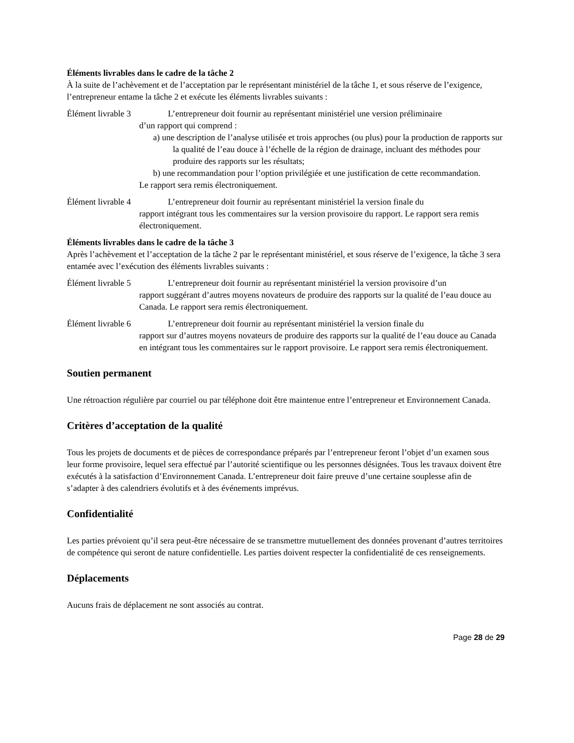Éléments livrables dans le cadre de la tâche 2
À la suite de l’achèvement et de l’acceptation par le représentant ministériel de la tâche 1, et sous réserve de l’exigence, l’entrepreneur entame la tâche 2 et exécute les éléments livrables suivants :
Élément livrable 3 L’entrepreneur doit fournir au représentant ministériel une version préliminaire
d’un rapport qui comprend :
a) une description de l’analyse utilisée et trois approches (ou plus) pour la production de rapports sur la qualité de l’eau douce à l’échelle de la région de drainage, incluant des méthodes pour produire des rapports sur les résultats;
b) une recommandation pour l’option privilégiée et une justification de cette recommandation.
Le rapport sera remis électroniquement.
Élément livrable 4 L’entrepreneur doit fournir au représentant ministériel la version finale du
rapport intégrant tous les commentaires sur la version provisoire du rapport. Le rapport sera remis électroniquement.
Éléments livrables dans le cadre de la tâche 3
Après l’achèvement et l’acceptation de la tâche 2 par le représentant ministériel, et sous réserve de l’exigence, la tâche 3 sera entamée avec l’exécution des éléments livrables suivants :
Élément livrable 5 L’entrepreneur doit fournir au représentant ministériel la version provisoire d’un
rapport suggérant d’autres moyens novateurs de produire des rapports sur la qualité de l’eau douce au Canada. Le rapport sera remis électroniquement.
Élément livrable 6 L’entrepreneur doit fournir au représentant ministériel la version finale du
rapport sur d’autres moyens novateurs de produire des rapports sur la qualité de l’eau douce au Canada en intégrant tous les commentaires sur le rapport provisoire. Le rapport sera remis électroniquement.
Soutien permanent
Une rétroaction régulière par courriel ou par téléphone doit être maintenue entre l’entrepreneur et Environnement Canada.
Critères d’acceptation de la qualité
Tous les projets de documents et de pièces de correspondance préparés par l’entrepreneur feront l’objet d’un examen sous leur forme provisoire, lequel sera effectué par l’autorité scientifique ou les personnes désignées. Tous les travaux doivent être exécutés à la satisfaction d’Environnement Canada. L’entrepreneur doit faire preuve d’une certaine souplesse afin de s’adapter à des calendriers évolutifs et à des événements imprévus.
Confidentialité
Les parties prévoient qu’il sera peut-être nécessaire de se transmettre mutuellement des données provenant d’autres territoires de compétence qui seront de nature confidentielle. Les parties doivent respecter la confidentialité de ces renseignements.
Déplacements
Aucuns frais de déplacement ne sont associés au contrat.
Page 28 de 29